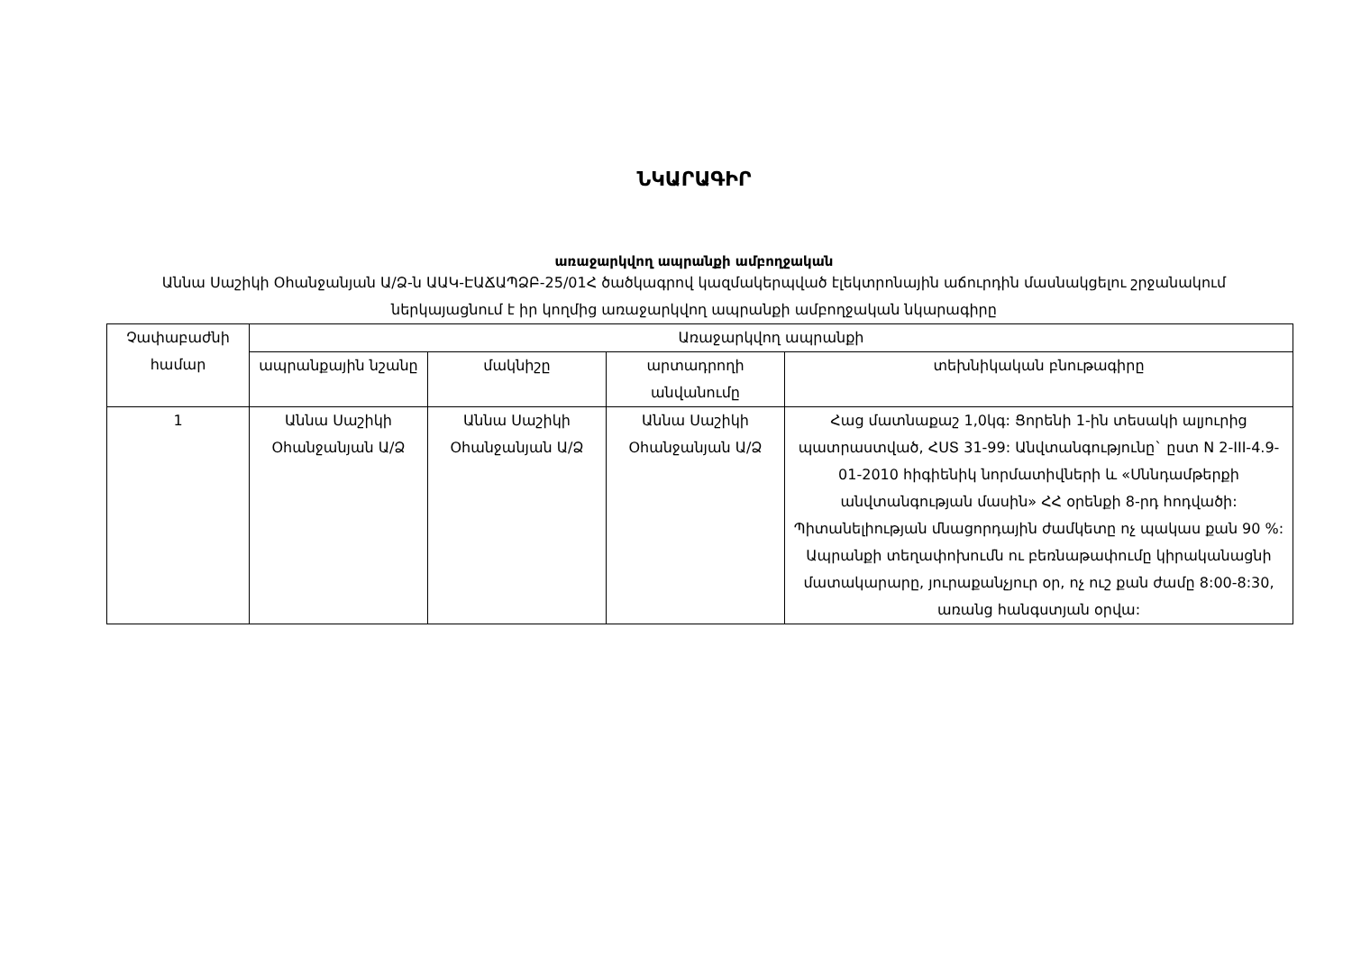ՆԿԱՐԱԳԻՐ
առաջարկվող ապրանքի ամբողջական
Աննա Սաշիկի Օհանջանյան Ա/Ձ-ն ԱԱԿ-ԷԱՃԱՊՁԲ-25/01Հ ծածկագրով կազմակերպված էլեկտրոնային աճուրդին մասնակցելու շրջանակում ներկայացնում է իր կողմից առաջարկվող ապրանքի ամբողջական նկարագիրը
| Չափաբաժնի համար | Առաջարկվող ապրանքի | | | |
| --- | --- | --- | --- | --- |
| | ապրանքային նշանը | մակնիշը | արտադրողի անվանումը | տեխնիկական բնութագիրը |
| 1 | Աննա Սաշիկի Օհանջանյան Ա/Ձ | Աննա Սաշիկի Օհանջանյան Ա/Ձ | Աննա Սաշիկի Օհանջանյան Ա/Ձ | Հաց մատնաքաշ 1,0կգ: Ցորենի 1-ին տեսակի ալյուրից պատրաստված, ՀՍՏ 31-99: Անվտանգությունը` ըստ N 2-III-4.9-01-2010 հիգիենիկ նորմատիվների և «Սննդամթերքի անվտանգության մասին» ՀՀ օրենքի 8-րդ հոդվածի: Պիտանելիության մնացորդային ժամկետը ոչ պակաս քան 90 %: Ապրանքի տեղափոխումն ու բեռնաթափումը կիրականացնի մատակարարը, յուրաքանչյուր օր, ոչ ուշ քան ժամը 8:00-8:30, առանց հանգստյան օրվա: |